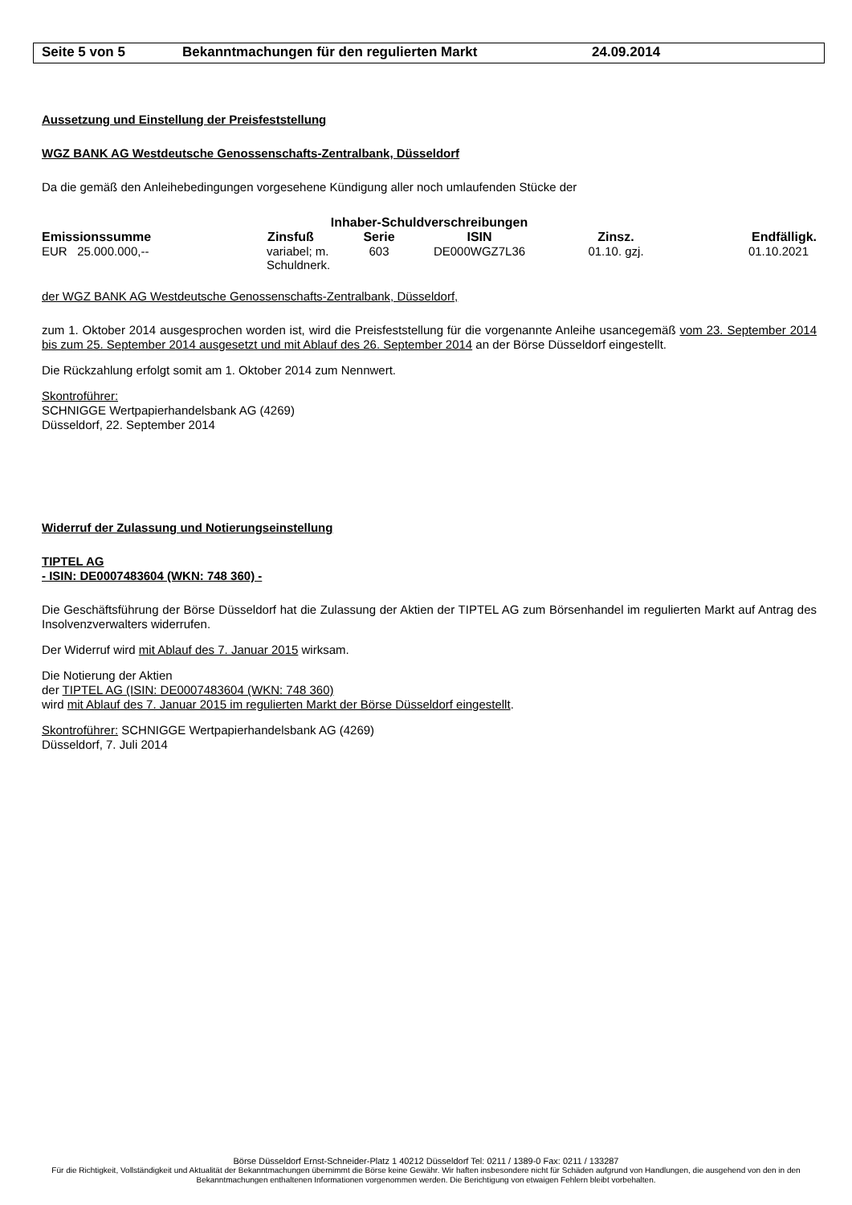Seite 5 von 5 Bekanntmachungen für den regulierten Markt 24.09.2014
Aussetzung und Einstellung der Preisfeststellung
WGZ BANK AG Westdeutsche Genossenschafts-Zentralbank, Düsseldorf
Da die gemäß den Anleihebedingungen vorgesehene Kündigung aller noch umlaufenden Stücke der
| Inhaber-Schuldverschreibungen | | | | | |
| --- | --- | --- | --- | --- | --- |
| Emissionssumme | Zinsfuß | Serie | ISIN | Zinsz. | Endfälligk. |
| EUR 25.000.000,-- | variabel; m. Schuldnerk. | 603 | DE000WGZ7L36 | 01.10. gzj. | 01.10.2021 |
der WGZ BANK AG Westdeutsche Genossenschafts-Zentralbank, Düsseldorf,
zum 1. Oktober 2014 ausgesprochen worden ist, wird die Preisfeststellung für die vorgenannte Anleihe usancegemäß vom 23. September 2014 bis zum 25. September 2014 ausgesetzt und mit Ablauf des 26. September 2014 an der Börse Düsseldorf eingestellt.
Die Rückzahlung erfolgt somit am 1. Oktober 2014 zum Nennwert.
Skontroführer:
SCHNIGGE Wertpapierhandelsbank AG (4269)
Düsseldorf, 22. September 2014
Widerruf der Zulassung und Notierungseinstellung
TIPTEL AG
- ISIN: DE0007483604 (WKN: 748 360) -
Die Geschäftsführung der Börse Düsseldorf hat die Zulassung der Aktien der TIPTEL AG zum Börsenhandel im regulierten Markt auf Antrag des Insolvenzverwalters widerrufen.
Der Widerruf wird mit Ablauf des 7. Januar 2015 wirksam.
Die Notierung der Aktien
der TIPTEL AG (ISIN: DE0007483604 (WKN: 748 360)
wird mit Ablauf des 7. Januar 2015 im regulierten Markt der Börse Düsseldorf eingestellt.
Skontroführer: SCHNIGGE Wertpapierhandelsbank AG (4269)
Düsseldorf, 7. Juli 2014
Börse Düsseldorf Ernst-Schneider-Platz 1 40212 Düsseldorf Tel: 0211 / 1389-0 Fax: 0211 / 133287
Für die Richtigkeit, Vollständigkeit und Aktualität der Bekanntmachungen übernimmt die Börse keine Gewähr. Wir haften insbesondere nicht für Schäden aufgrund von Handlungen, die ausgehend von den in den Bekanntmachungen enthaltenen Informationen vorgenommen werden. Die Berichtigung von etwaigen Fehlern bleibt vorbehalten.